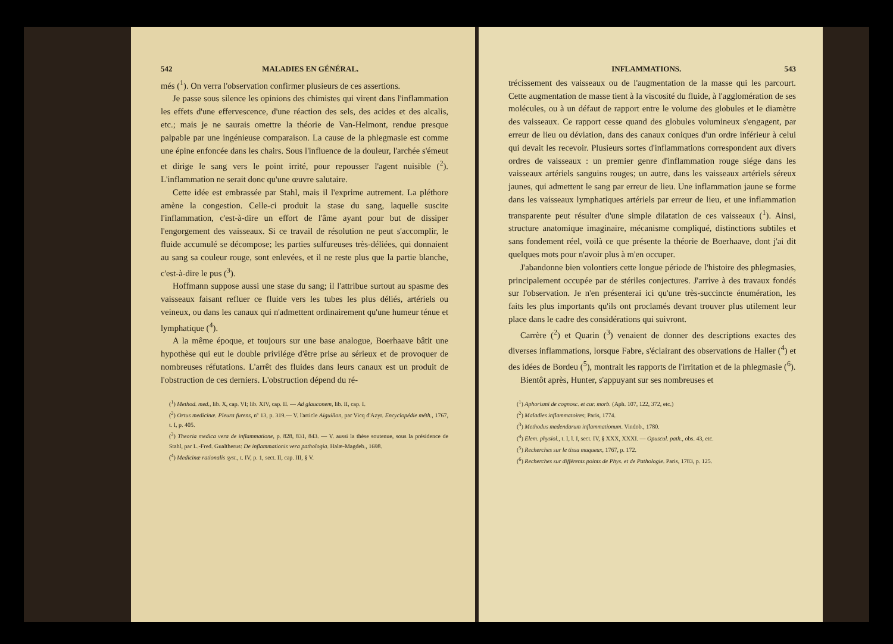542 MALADIES EN GÉNÉRAL.
més (<sup>1</sup>). On verra l'observation confirmer plusieurs de ces assertions.
Je passe sous silence les opinions des chimistes qui virent dans l'inflammation les effets d'une effervescence, d'une réaction des sels, des acides et des alcalis, etc.; mais je ne saurais omettre la théorie de Van-Helmont, rendue presque palpable par une ingénieuse comparaison. La cause de la phlegmasie est comme une épine enfoncée dans les chairs. Sous l'influence de la douleur, l'archée s'émeut et dirige le sang vers le point irrité, pour repousser l'agent nuisible (<sup>2</sup>). L'inflammation ne serait donc qu'une œuvre salutaire.
Cette idée est embrassée par Stahl, mais il l'exprime autrement. La pléthore amène la congestion. Celle-ci produit la stase du sang, laquelle suscite l'inflammation, c'est-à-dire un effort de l'âme ayant pour but de dissiper l'engorgement des vaisseaux. Si ce travail de résolution ne peut s'accomplir, le fluide accumulé se décompose; les parties sulfureuses très-déliées, qui donnaient au sang sa couleur rouge, sont enlevées, et il ne reste plus que la partie blanche, c'est-à-dire le pus (<sup>3</sup>).
Hoffmann suppose aussi une stase du sang; il l'attribue surtout au spasme des vaisseaux faisant refluer ce fluide vers les tubes les plus déliés, artériels ou veineux, ou dans les canaux qui n'admettent ordinairement qu'une humeur ténue et lymphatique (<sup>4</sup>).
A la même époque, et toujours sur une base analogue, Boerhaave bâtit une hypothèse qui eut le double privilége d'être prise au sérieux et de provoquer de nombreuses réfutations. L'arrêt des fluides dans leurs canaux est un produit de l'obstruction de ces derniers. L'obstruction dépend du ré-
(<sup>1</sup>) Method. med., lib. X, cap. VI; lib. XIV, cap. II. — Ad glauconem, lib. II, cap. I.
(<sup>2</sup>) Ortus medicinæ. Pleura furens, nº 13, p. 319.— V. l'article Aiguillon, par Vicq d'Azyr. Encyclopédie méth., 1767, t. I, p. 405.
(<sup>3</sup>) Theoria medica vera de inflammatione, p. 828, 831, 843. — V. aussi la thèse soutenue, sous la présidence de Stahl, par L.-Fred. Gualtherus: De inflammationis vera pathologia. Halæ-Magdeb., 1698.
(<sup>4</sup>) Medicinæ rationalis syst., t. IV, p. 1, sect. II, cap. III, § V.
INFLAMMATIONS. 543
trécissement des vaisseaux ou de l'augmentation de la masse qui les parcourt. Cette augmentation de masse tient à la viscosité du fluide, à l'agglomération de ses molécules, ou à un défaut de rapport entre le volume des globules et le diamètre des vaisseaux. Ce rapport cesse quand des globules volumineux s'engagent, par erreur de lieu ou déviation, dans des canaux coniques d'un ordre inférieur à celui qui devait les recevoir. Plusieurs sortes d'inflammations correspondent aux divers ordres de vaisseaux : un premier genre d'inflammation rouge siége dans les vaisseaux artériels sanguins rouges; un autre, dans les vaisseaux artériels séreux jaunes, qui admettent le sang par erreur de lieu. Une inflammation jaune se forme dans les vaisseaux lymphatiques artériels par erreur de lieu, et une inflammation transparente peut résulter d'une simple dilatation de ces vaisseaux (<sup>1</sup>). Ainsi, structure anatomique imaginaire, mécanisme compliqué, distinctions subtiles et sans fondement réel, voilà ce que présente la théorie de Boerhaave, dont j'ai dit quelques mots pour n'avoir plus à m'en occuper.
J'abandonne bien volontiers cette longue période de l'histoire des phlegmasies, principalement occupée par de stériles conjectures. J'arrive à des travaux fondés sur l'observation. Je n'en présenterai ici qu'une très-succincte énumération, les faits les plus importants qu'ils ont proclamés devant trouver plus utilement leur place dans le cadre des considérations qui suivront.
Carrère (<sup>2</sup>) et Quarin (<sup>3</sup>) venaient de donner des descriptions exactes des diverses inflammations, lorsque Fabre, s'éclairant des observations de Haller (<sup>4</sup>) et des idées de Bordeu (<sup>5</sup>), montrait les rapports de l'irritation et de la phlegmasie (<sup>6</sup>).
Bientôt après, Hunter, s'appuyant sur ses nombreuses et
(<sup>1</sup>) Aphorismi de cognosc. et cur. morb. (Aph. 107, 122, 372, etc.)
(<sup>2</sup>) Maladies inflammatoires; Paris, 1774.
(<sup>3</sup>) Methodus medendarum inflammationum. Vindob., 1780.
(<sup>4</sup>) Elem. physiol., t. I, l. I, sect. IV, § XXX, XXXI. — Opuscul. path., obs. 43, etc.
(<sup>5</sup>) Recherches sur le tissu muqueux, 1767, p. 172.
(<sup>6</sup>) Recherches sur différents points de Phys. et de Pathologie. Paris, 1783, p. 125.